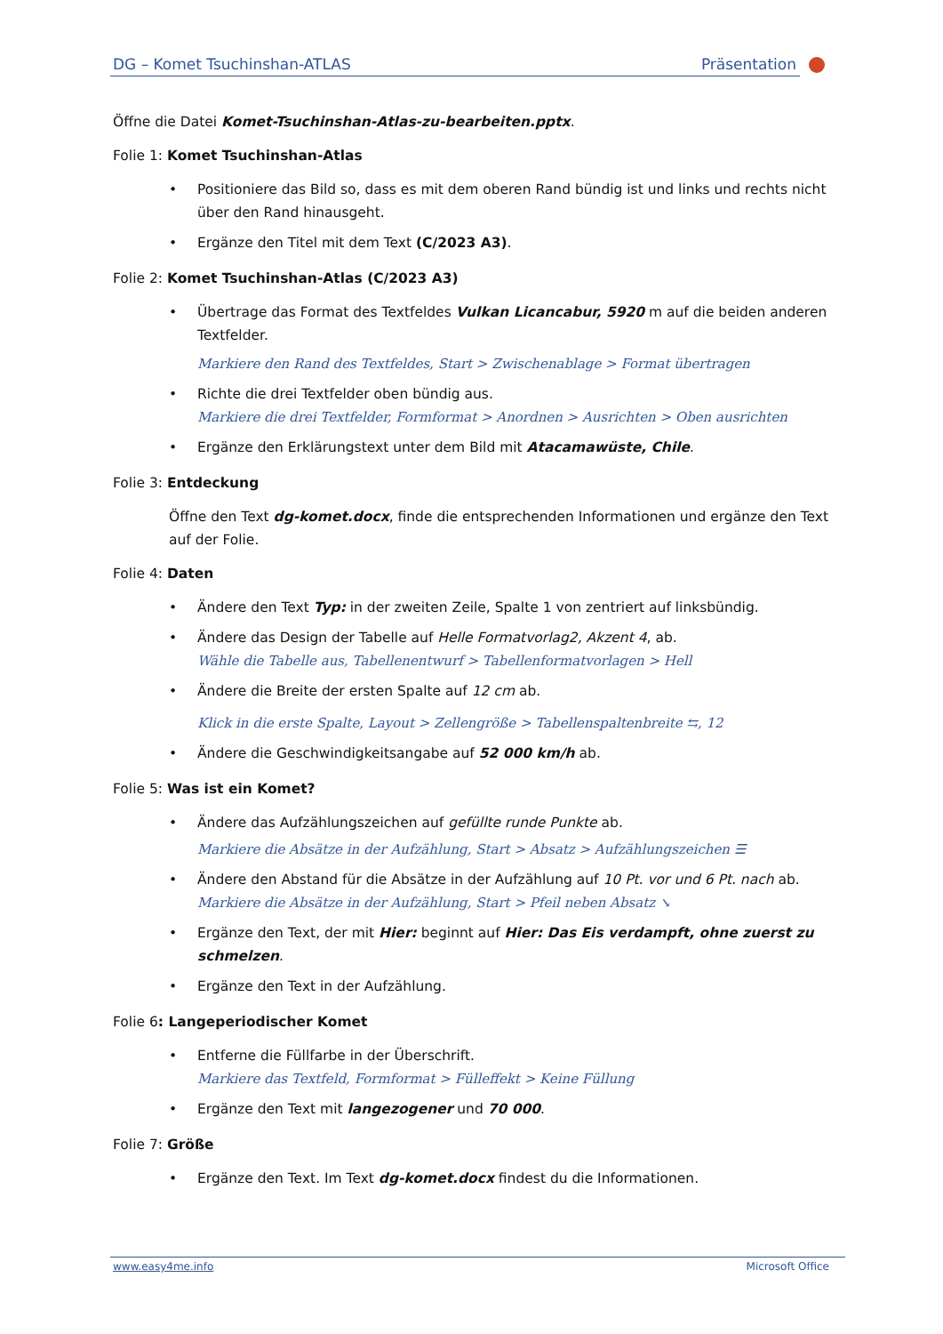DG – Komet Tsuchinshan-ATLAS Präsentation
Öffne die Datei Komet-Tsuchinshan-Atlas-zu-bearbeiten.pptx.
Folie 1: Komet Tsuchinshan-Atlas
Positioniere das Bild so, dass es mit dem oberen Rand bündig ist und links und rechts nicht über den Rand hinausgeht.
Ergänze den Titel mit dem Text (C/2023 A3).
Folie 2: Komet Tsuchinshan-Atlas (C/2023 A3)
Übertrage das Format des Textfeldes Vulkan Licancabur, 5920 m auf die beiden anderen Textfelder.
Markiere den Rand des Textfeldes, Start > Zwischenablage > Format übertragen
Richte die drei Textfelder oben bündig aus.
Markiere die drei Textfelder, Formformat > Anordnen > Ausrichten > Oben ausrichten
Ergänze den Erklärungstext unter dem Bild mit Atacamawüste, Chile.
Folie 3: Entdeckung
Öffne den Text dg-komet.docx, finde die entsprechenden Informationen und ergänze den Text auf der Folie.
Folie 4: Daten
Ändere den Text Typ: in der zweiten Zeile, Spalte 1 von zentriert auf linksbündig.
Ändere das Design der Tabelle auf Helle Formatvorlag2, Akzent 4, ab.
Wähle die Tabelle aus, Tabellenentwurf > Tabellenformatvorlagen > Hell
Ändere die Breite der ersten Spalte auf 12 cm ab.
Klick in die erste Spalte, Layout > Zellengröße > Tabellenspaltenbreite ⇆, 12
Ändere die Geschwindigkeitsangabe auf 52 000 km/h ab.
Folie 5: Was ist ein Komet?
Ändere das Aufzählungszeichen auf gefüllte runde Punkte ab.
Markiere die Absätze in der Aufzählung, Start > Absatz > Aufzählungszeichen ☰
Ändere den Abstand für die Absätze in der Aufzählung auf 10 Pt. vor und 6 Pt. nach ab.
Markiere die Absätze in der Aufzählung, Start > Pfeil neben Absatz ↘
Ergänze den Text, der mit Hier: beginnt auf Hier: Das Eis verdampft, ohne zuerst zu schmelzen.
Ergänze den Text in der Aufzählung.
Folie 6: Langeperiodischer Komet
Entferne die Füllfarbe in der Überschrift.
Markiere das Textfeld, Formformat > Fülleffekt > Keine Füllung
Ergänze den Text mit langezogener und 70 000.
Folie 7: Größe
Ergänze den Text. Im Text dg-komet.docx findest du die Informationen.
www.easy4me.info Microsoft Office